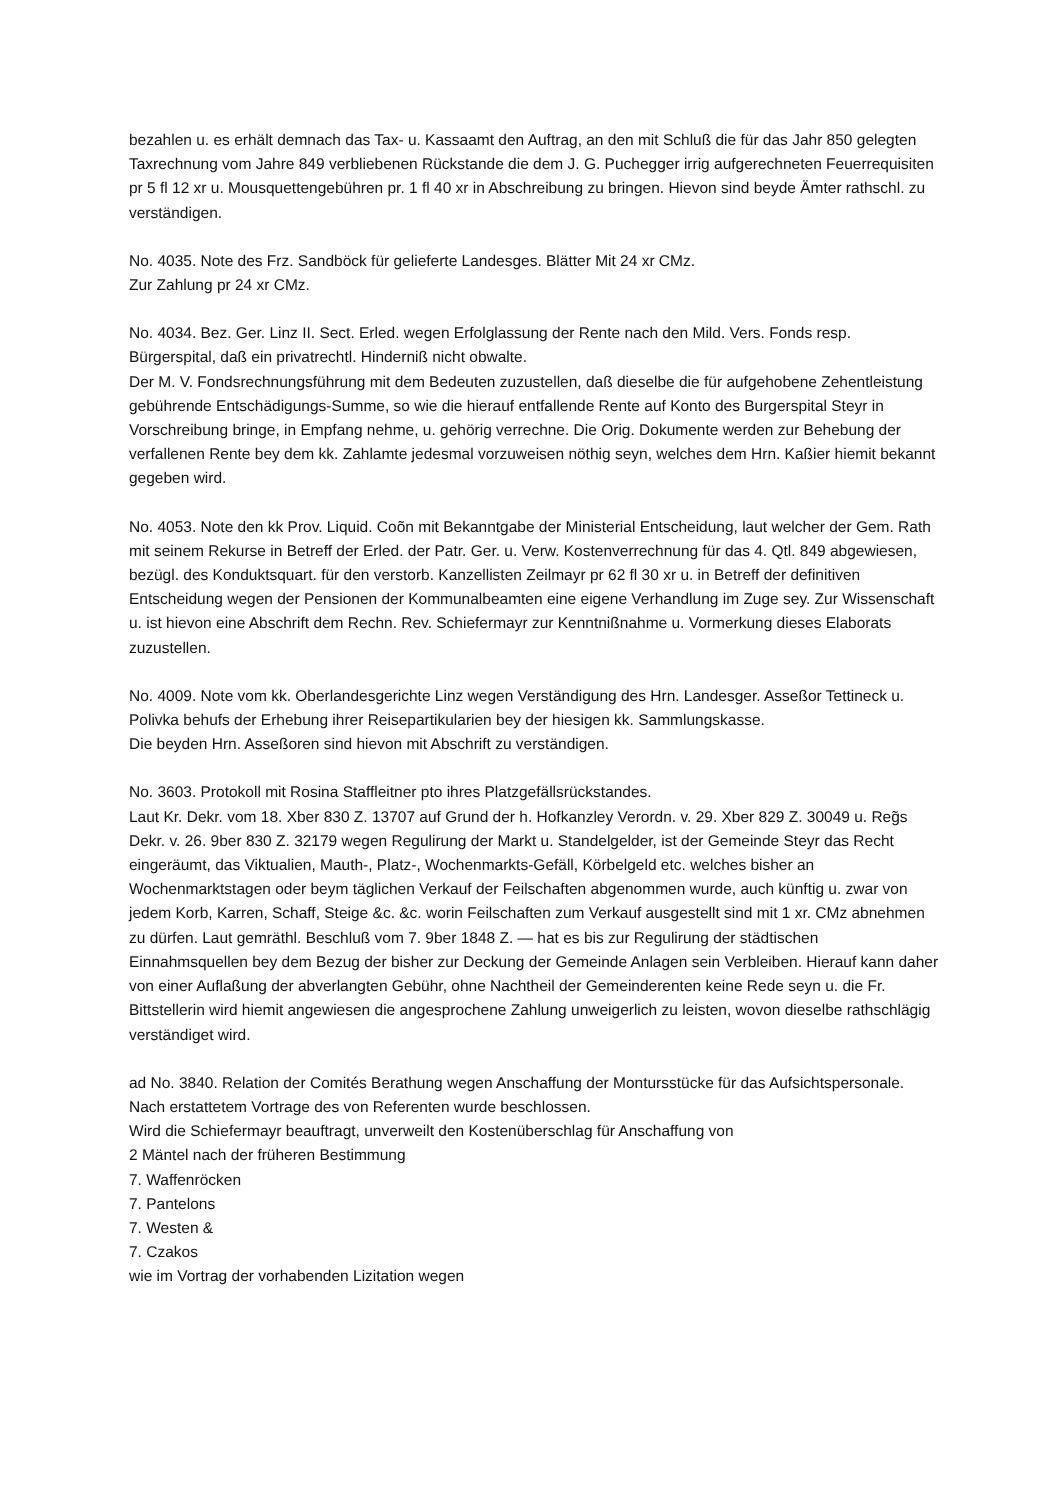bezahlen u. es erhält demnach das Tax- u. Kassaamt den Auftrag, an den mit Schluß die für das Jahr 850 gelegten Taxrechnung vom Jahre 849 verbliebenen Rückstande die dem J. G. Puchegger irrig aufgerechneten Feuerrequisiten pr 5 fl 12 xr u. Mousquettengebühren pr. 1 fl 40 xr in Abschreibung zu bringen. Hievon sind beyde Ämter rathschl. zu verständigen.
No. 4035. Note des Frz. Sandböck für gelieferte Landesges. Blätter Mit 24 xr CMz.
Zur Zahlung pr 24 xr CMz.
No. 4034. Bez. Ger. Linz II. Sect. Erled. wegen Erfolglassung der Rente nach den Mild. Vers. Fonds resp. Bürgerspital, daß ein privatrechtl. Hinderniß nicht obwalte.
Der M. V. Fondsrechnungsführung mit dem Bedeuten zuzustellen, daß dieselbe die für aufgehobene Zehentleistung gebührende Entschädigungs-Summe, so wie die hierauf entfallende Rente auf Konto des Burgerspital Steyr in Vorschreibung bringe, in Empfang nehme, u. gehörig verrechne. Die Orig. Dokumente werden zur Behebung der verfallenen Rente bey dem kk. Zahlamte jedesmal vorzuweisen nöthig seyn, welches dem Hrn. Kaßier hiemit bekannt gegeben wird.
No. 4053. Note den kk Prov. Liquid. Coõn mit Bekanntgabe der Ministerial Entscheidung, laut welcher der Gem. Rath mit seinem Rekurse in Betreff der Erled. der Patr. Ger. u. Verw. Kostenverrechnung für das 4. Qtl. 849 abgewiesen, bezügl. des Konduktsquart. für den verstorb. Kanzellisten Zeilmayr pr 62 fl 30 xr u. in Betreff der definitiven Entscheidung wegen der Pensionen der Kommunalbeamten eine eigene Verhandlung im Zuge sey. Zur Wissenschaft u. ist hievon eine Abschrift dem Rechn. Rev. Schiefermayr zur Kenntnißnahme u. Vormerkung dieses Elaborats zuzustellen.
No. 4009. Note vom kk. Oberlandesgerichte Linz wegen Verständigung des Hrn. Landesger. Asseßor Tettineck u. Polivka behufs der Erhebung ihrer Reisepartikularien bey der hiesigen kk. Sammlungskasse.
Die beyden Hrn. Asseßoren sind hievon mit Abschrift zu verständigen.
No. 3603. Protokoll mit Rosina Staffleitner pto ihres Platzgefällsrückstandes.
Laut Kr. Dekr. vom 18. Xber 830 Z. 13707 auf Grund der h. Hofkanzley Verordn. v. 29. Xber 829 Z. 30049 u. Reg̃s Dekr. v. 26. 9ber 830 Z. 32179 wegen Regulirung der Markt u. Standelgelder, ist der Gemeinde Steyr das Recht eingeräumt, das Viktualien, Mauth-, Platz-, Wochenmarkts-Gefäll, Körbelgeld etc. welches bisher an Wochenmarktstagen oder beym täglichen Verkauf der Feilschaften abgenommen wurde, auch künftig u. zwar von jedem Korb, Karren, Schaff, Steige &c. &c. worin Feilschaften zum Verkauf ausgestellt sind mit 1 xr. CMz abnehmen zu dürfen. Laut gemräthl. Beschluß vom 7. 9ber 1848 Z. — hat es bis zur Regulirung der städtischen Einnahmsquellen bey dem Bezug der bisher zur Deckung der Gemeinde Anlagen sein Verbleiben. Hierauf kann daher von einer Auflaßung der abverlangten Gebühr, ohne Nachtheil der Gemeinderenten keine Rede seyn u. die Fr. Bittstellerin wird hiemit angewiesen die angesprochene Zahlung unweigerlich zu leisten, wovon dieselbe rathschlägig verständiget wird.
ad No. 3840. Relation der Comités Berathung wegen Anschaffung der Montursstücke für das Aufsichtspersonale.
Nach erstattetem Vortrage des von Referenten wurde beschlossen.
Wird die Schiefermayr beauftragt, unverweilt den Kostenüberschlag für Anschaffung von
2 Mäntel nach der früheren Bestimmung
7. Waffenröcken
7. Pantelons
7. Westen &
7. Czakos
wie im Vortrag der vorhabenden Lizitation wegen